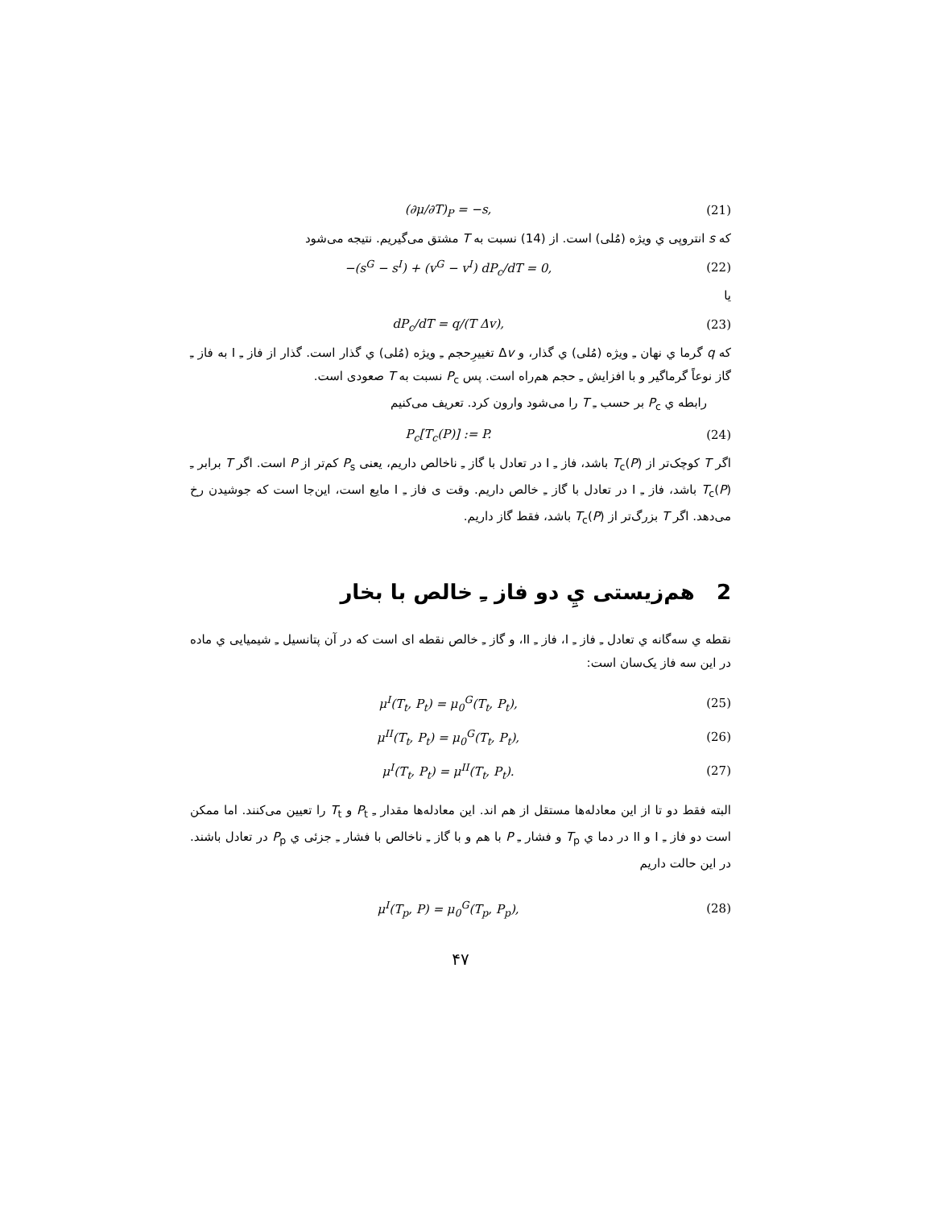(∂μ/∂T)<sub>P</sub> = −s, (21)
که s انتروپی ي ویژه (مُلی) است. از (14) نسبت به T مشتق می‌گیریم. نتیجه می‌شود
−(s<sup>G</sup> − s<sup>I</sup>) + (v<sup>G</sup> − v<sup>I</sup>) dP<sub>c</sub>/dT = 0, (22)
یا
dP<sub>c</sub>/dT = q/(T Δv), (23)
که q گرما ي نهان ـِ ویژه (مُلی) ي گذار، و Δv تغییرِحجم ـِ ویژه (مُلی) ي گذار است. گذار از فاز ـِ I به فاز ـِ گاز نوعاً گرماگیر و با افزایش ـِ حجم هم‌راه است. پس P<sub>c</sub> نسبت به T صعودی است.
رابطه ي P<sub>c</sub> بر حسب ـِ T را می‌شود وارون کرد. تعریف می‌کنیم
P<sub>c</sub>[T<sub>c</sub>(P)] := P. (24)
اگر T کوچک‌تر از T<sub>c</sub>(P) باشد، فاز ـِ I در تعادل با گاز ـِ ناخالص داریم، یعنی P<sub>s</sub> کم‌تر از P است. اگر T برابر ـِ T<sub>c</sub>(P) باشد، فاز ـِ I در تعادل با گاز ـِ خالص داریم. وقت ی فاز ـِ I مایع است، این‌جا است که جوشیدن رخ می‌دهد. اگر T بزرگ‌تر از T<sub>c</sub>(P) باشد، فقط گاز داریم.
2 هم‌زیستی يِ دو فاز ـِ خالص با بخار
نقطه ي سه‌گانه ي تعادل ـِ فاز ـِ I، فاز ـِ II، و گاز ـِ خالص نقطه ای است که در آن پتانسیل ـِ شیمیایی ي ماده در این سه فاز یک‌سان است:
μ<sup>I</sup>(T<sub>t</sub>, P<sub>t</sub>) = μ<sub>0</sub><sup>G</sup>(T<sub>t</sub>, P<sub>t</sub>), (25)
μ<sup>II</sup>(T<sub>t</sub>, P<sub>t</sub>) = μ<sub>0</sub><sup>G</sup>(T<sub>t</sub>, P<sub>t</sub>), (26)
μ<sup>I</sup>(T<sub>t</sub>, P<sub>t</sub>) = μ<sup>II</sup>(T<sub>t</sub>, P<sub>t</sub>). (27)
البته فقط دو تا از این معادله‌ها مستقل از هم اند. این معادله‌ها مقدار ـِ P<sub>t</sub> و T<sub>t</sub> را تعیین می‌کنند. اما ممکن است دو فاز ـِ I و II در دما ي T<sub>p</sub> و فشار ـِ P با هم و با گاز ـِ ناخالص با فشار ـِ جزئی ي P<sub>p</sub> در تعادل باشند. در این حالت داریم
μ<sup>I</sup>(T<sub>p</sub>, P) = μ<sub>0</sub><sup>G</sup>(T<sub>p</sub>, P<sub>p</sub>), (28)
۴۷